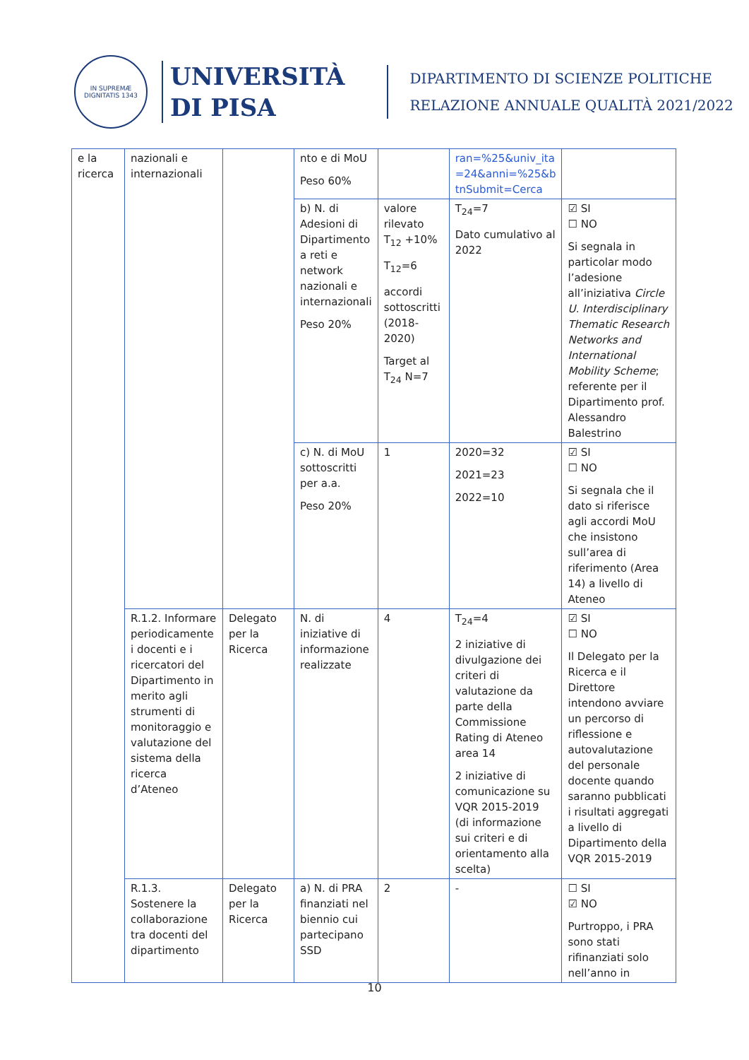IN SUPREMÆ DIGNITATIS 1343
UNIVERSITÀ
DI PISA
DIPARTIMENTO DI SCIENZE POLITICHE
RELAZIONE ANNUALE QUALITÀ 2021/2022
| e la ricerca | nazionali e internazionali | | nto e di MoU Peso 60% | | ran=%25&univ_ita =24&anni=%25&b tnSubmit=Cerca | |
| | | | b) N. di Adesioni di Dipartimento a reti e network nazionali e internazionali Peso 20% | valore rilevato T<sub>12</sub> +10% T<sub>12</sub>=6 accordi sottoscritti (2018-2020) Target al T<sub>24</sub> N=7 | T<sub>24</sub>=7 Dato cumulativo al 2022 | ☑ SI ☐ NO Si segnala in particolar modo l’adesione all’iniziativa Circle U. Interdisciplinary Thematic Research Networks and International Mobility Scheme ; referente per il Dipartimento prof. Alessandro Balestrino |
| | | | c) N. di MoU sottoscritti per a.a. Peso 20% | 1 | 2020=32 2021=23 2022=10 | ☑ SI ☐ NO Si segnala che il dato si riferisce agli accordi MoU che insistono sull’area di riferimento (Area 14) a livello di Ateneo |
| | R.1.2. Informare periodicamente i docenti e i ricercatori del Dipartimento in merito agli strumenti di monitoraggio e valutazione del sistema della ricerca d’Ateneo | Delegato per la Ricerca | N. di iniziative di informazione realizzate | 4 | T<sub>24</sub>=4 2 iniziative di divulgazione dei criteri di valutazione da parte della Commissione Rating di Ateneo area 14 2 iniziative di comunicazione su VQR 2015-2019 (di informazione sui criteri e di orientamento alla scelta) | ☑ SI ☐ NO Il Delegato per la Ricerca e il Direttore intendono avviare un percorso di riflessione e autovalutazione del personale docente quando saranno pubblicati i risultati aggregati a livello di Dipartimento della VQR 2015-2019 |
| | R.1.3. Sostenere la collaborazione tra docenti del dipartimento | Delegato per la Ricerca | a) N. di PRA finanziati nel biennio cui partecipano SSD | 2 | - | ☐ SI ☑ NO Purtroppo, i PRA sono stati rifinanziati solo nell’anno in |
10